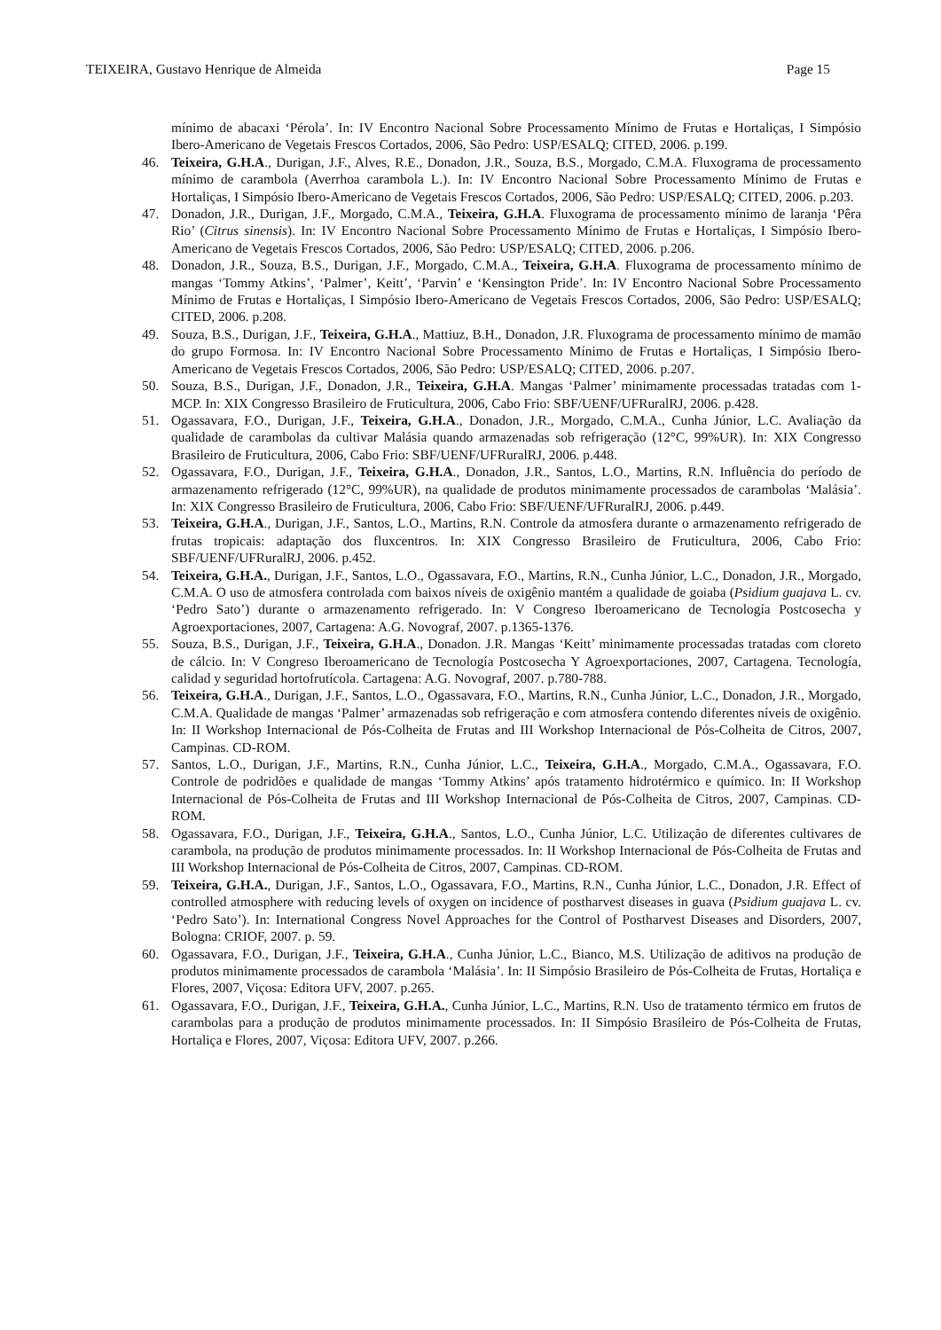TEIXEIRA, Gustavo Henrique de Almeida Page 15
mínimo de abacaxi ‘Pérola’. In: IV Encontro Nacional Sobre Processamento Mínimo de Frutas e Hortaliças, I Simpósio Ibero-Americano de Vegetais Frescos Cortados, 2006, São Pedro: USP/ESALQ; CITED, 2006. p.199.
46. Teixeira, G.H.A., Durigan, J.F., Alves, R.E., Donadon, J.R., Souza, B.S., Morgado, C.M.A. Fluxograma de processamento mínimo de carambola (Averrhoa carambola L.). In: IV Encontro Nacional Sobre Processamento Mínimo de Frutas e Hortaliças, I Simpósio Ibero-Americano de Vegetais Frescos Cortados, 2006, São Pedro: USP/ESALQ; CITED, 2006. p.203.
47. Donadon, J.R., Durigan, J.F., Morgado, C.M.A., Teixeira, G.H.A. Fluxograma de processamento mínimo de laranja ‘Pêra Rio’ (Citrus sinensis). In: IV Encontro Nacional Sobre Processamento Mínimo de Frutas e Hortaliças, I Simpósio Ibero-Americano de Vegetais Frescos Cortados, 2006, São Pedro: USP/ESALQ; CITED, 2006. p.206.
48. Donadon, J.R., Souza, B.S., Durigan, J.F., Morgado, C.M.A., Teixeira, G.H.A. Fluxograma de processamento mínimo de mangas ‘Tommy Atkins’, ‘Palmer’, Keitt’, ‘Parvin’ e ‘Kensington Pride’. In: IV Encontro Nacional Sobre Processamento Mínimo de Frutas e Hortaliças, I Simpósio Ibero-Americano de Vegetais Frescos Cortados, 2006, São Pedro: USP/ESALQ; CITED, 2006. p.208.
49. Souza, B.S., Durigan, J.F., Teixeira, G.H.A., Mattiuz, B.H., Donadon, J.R. Fluxograma de processamento mínimo de mamão do grupo Formosa. In: IV Encontro Nacional Sobre Processamento Mínimo de Frutas e Hortaliças, I Simpósio Ibero-Americano de Vegetais Frescos Cortados, 2006, São Pedro: USP/ESALQ; CITED, 2006. p.207.
50. Souza, B.S., Durigan, J.F., Donadon, J.R., Teixeira, G.H.A. Mangas ‘Palmer’ minimamente processadas tratadas com 1-MCP. In: XIX Congresso Brasileiro de Fruticultura, 2006, Cabo Frio: SBF/UENF/UFRuralRJ, 2006. p.428.
51. Ogassavara, F.O., Durigan, J.F., Teixeira, G.H.A., Donadon, J.R., Morgado, C.M.A., Cunha Júnior, L.C. Avaliação da qualidade de carambolas da cultivar Malásia quando armazenadas sob refrigeração (12°C, 99%UR). In: XIX Congresso Brasileiro de Fruticultura, 2006, Cabo Frio: SBF/UENF/UFRuralRJ, 2006. p.448.
52. Ogassavara, F.O., Durigan, J.F., Teixeira, G.H.A., Donadon, J.R., Santos, L.O., Martins, R.N. Influência do período de armazenamento refrigerado (12°C, 99%UR), na qualidade de produtos minimamente processados de carambolas ‘Malásia’. In: XIX Congresso Brasileiro de Fruticultura, 2006, Cabo Frio: SBF/UENF/UFRuralRJ, 2006. p.449.
53. Teixeira, G.H.A., Durigan, J.F., Santos, L.O., Martins, R.N. Controle da atmosfera durante o armazenamento refrigerado de frutas tropicais: adaptação dos fluxcentros. In: XIX Congresso Brasileiro de Fruticultura, 2006, Cabo Frio: SBF/UENF/UFRuralRJ, 2006. p.452.
54. Teixeira, G.H.A., Durigan, J.F., Santos, L.O., Ogassavara, F.O., Martins, R.N., Cunha Júnior, L.C., Donadon, J.R., Morgado, C.M.A. O uso de atmosfera controlada com baixos níveis de oxigênio mantém a qualidade de goiaba (Psidium guajava L. cv. ‘Pedro Sato’) durante o armazenamento refrigerado. In: V Congreso Iberoamericano de Tecnología Postcosecha y Agroexportaciones, 2007, Cartagena: A.G. Novograf, 2007. p.1365-1376.
55. Souza, B.S., Durigan, J.F., Teixeira, G.H.A., Donadon. J.R. Mangas ‘Keitt’ minimamente processadas tratadas com cloreto de cálcio. In: V Congreso Iberoamericano de Tecnología Postcosecha Y Agroexportaciones, 2007, Cartagena. Tecnología, calidad y seguridad hortofrutícola. Cartagena: A.G. Novograf, 2007. p.780-788.
56. Teixeira, G.H.A., Durigan, J.F., Santos, L.O., Ogassavara, F.O., Martins, R.N., Cunha Júnior, L.C., Donadon, J.R., Morgado, C.M.A. Qualidade de mangas ‘Palmer’ armazenadas sob refrigeração e com atmosfera contendo diferentes níveis de oxigênio. In: II Workshop Internacional de Pós-Colheita de Frutas and III Workshop Internacional de Pós-Colheita de Citros, 2007, Campinas. CD-ROM.
57. Santos, L.O., Durigan, J.F., Martins, R.N., Cunha Júnior, L.C., Teixeira, G.H.A., Morgado, C.M.A., Ogassavara, F.O. Controle de podridões e qualidade de mangas ‘Tommy Atkins’ após tratamento hidrotérmico e químico. In: II Workshop Internacional de Pós-Colheita de Frutas and III Workshop Internacional de Pós-Colheita de Citros, 2007, Campinas. CD-ROM.
58. Ogassavara, F.O., Durigan, J.F., Teixeira, G.H.A., Santos, L.O., Cunha Júnior, L.C. Utilização de diferentes cultivares de carambola, na produção de produtos minimamente processados. In: II Workshop Internacional de Pós-Colheita de Frutas and III Workshop Internacional de Pós-Colheita de Citros, 2007, Campinas. CD-ROM.
59. Teixeira, G.H.A., Durigan, J.F., Santos, L.O., Ogassavara, F.O., Martins, R.N., Cunha Júnior, L.C., Donadon, J.R. Effect of controlled atmosphere with reducing levels of oxygen on incidence of postharvest diseases in guava (Psidium guajava L. cv. ‘Pedro Sato’). In: International Congress Novel Approaches for the Control of Postharvest Diseases and Disorders, 2007, Bologna: CRIOF, 2007. p. 59.
60. Ogassavara, F.O., Durigan, J.F., Teixeira, G.H.A., Cunha Júnior, L.C., Bianco, M.S. Utilização de aditivos na produção de produtos minimamente processados de carambola ‘Malásia’. In: II Simpósio Brasileiro de Pós-Colheita de Frutas, Hortaliça e Flores, 2007, Viçosa: Editora UFV, 2007. p.265.
61. Ogassavara, F.O., Durigan, J.F., Teixeira, G.H.A., Cunha Júnior, L.C., Martins, R.N. Uso de tratamento térmico em frutos de carambolas para a produção de produtos minimamente processados. In: II Simpósio Brasileiro de Pós-Colheita de Frutas, Hortaliça e Flores, 2007, Viçosa: Editora UFV, 2007. p.266.